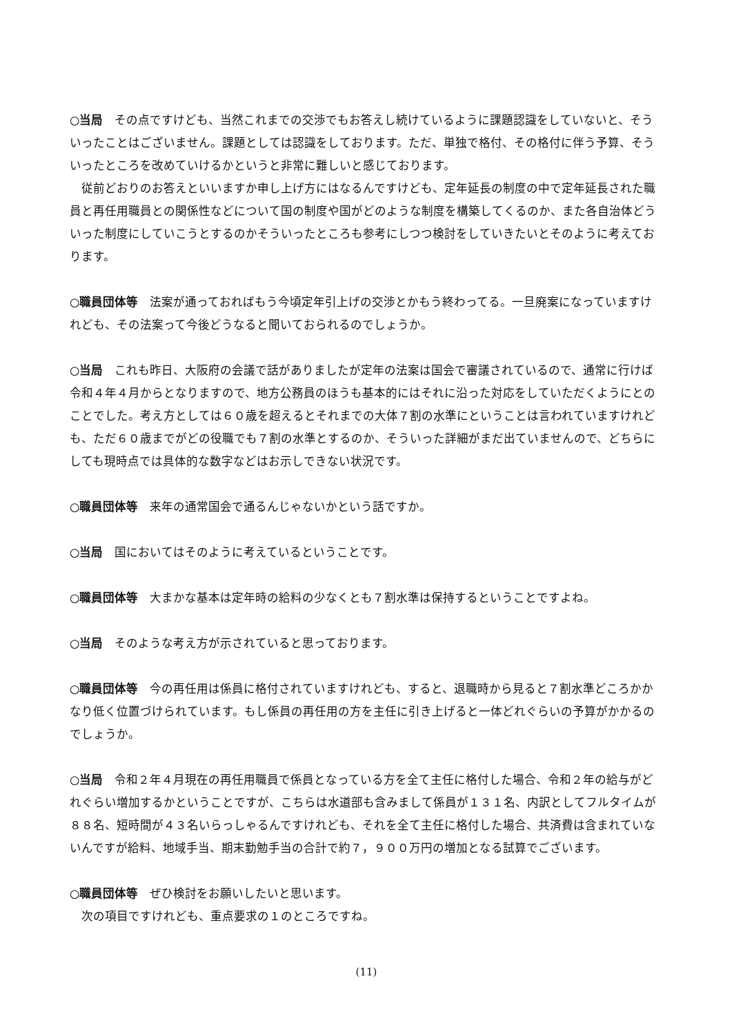○当局　その点ですけども、当然これまでの交渉でもお答えし続けているように課題認識をしていないと、そういったことはございません。課題としては認識をしております。ただ、単独で格付、その格付に伴う予算、そういったところを改めていけるかというと非常に難しいと感じております。
従前どおりのお答えといいますか申し上げ方にはなるんですけども、定年延長の制度の中で定年延長された職員と再任用職員との関係性などについて国の制度や国がどのような制度を構築してくるのか、また各自治体どういった制度にしていこうとするのかそういったところも参考にしつつ検討をしていきたいとそのように考えております。
○職員団体等　法案が通っておればもう今頃定年引上げの交渉とかもう終わってる。一旦廃案になっていますけれども、その法案って今後どうなると聞いておられるのでしょうか。
○当局　これも昨日、大阪府の会議で話がありましたが定年の法案は国会で審議されているので、通常に行けば令和４年４月からとなりますので、地方公務員のほうも基本的にはそれに沿った対応をしていただくようにとのことでした。考え方としては６０歳を超えるとそれまでの大体７割の水準にということは言われていますけれども、ただ６０歳までがどの役職でも７割の水準とするのか、そういった詳細がまだ出ていませんので、どちらにしても現時点では具体的な数字などはお示しできない状況です。
○職員団体等　来年の通常国会で通るんじゃないかという話ですか。
○当局　国においてはそのように考えているということです。
○職員団体等　大まかな基本は定年時の給料の少なくとも７割水準は保持するということですよね。
○当局　そのような考え方が示されていると思っております。
○職員団体等　今の再任用は係員に格付されていますけれども、すると、退職時から見ると７割水準どころかかなり低く位置づけられています。もし係員の再任用の方を主任に引き上げると一体どれぐらいの予算がかかるのでしょうか。
○当局　令和２年４月現在の再任用職員で係員となっている方を全て主任に格付した場合、令和２年の給与がどれぐらい増加するかということですが、こちらは水道部も含みまして係員が１３１名、内訳としてフルタイムが８８名、短時間が４３名いらっしゃるんですけれども、それを全て主任に格付した場合、共済費は含まれていないんですが給料、地域手当、期末勤勉手当の合計で約７，９００万円の増加となる試算でございます。
○職員団体等　ぜひ検討をお願いしたいと思います。
次の項目ですけれども、重点要求の１のところですね。
(11)